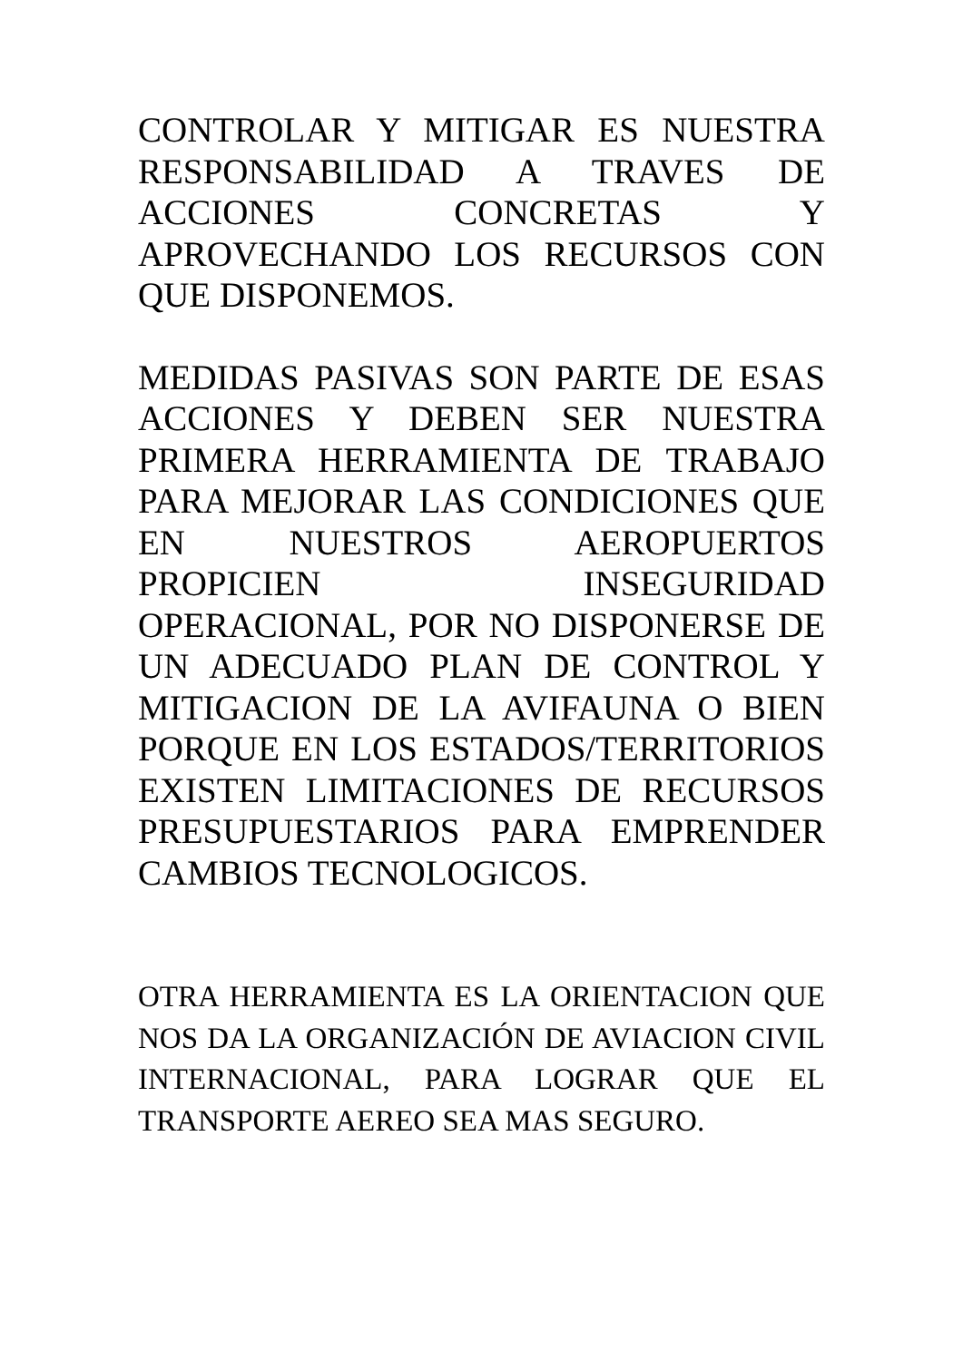CONTROLAR Y MITIGAR ES NUESTRA RESPONSABILIDAD A TRAVES DE ACCIONES CONCRETAS Y APROVECHANDO LOS RECURSOS CON QUE DISPONEMOS.
MEDIDAS PASIVAS SON PARTE DE ESAS ACCIONES Y DEBEN SER NUESTRA PRIMERA HERRAMIENTA DE TRABAJO PARA MEJORAR LAS CONDICIONES QUE EN NUESTROS AEROPUERTOS PROPICIEN INSEGURIDAD OPERACIONAL, POR NO DISPONERSE DE UN ADECUADO PLAN DE CONTROL Y MITIGACION DE LA AVIFAUNA O BIEN PORQUE EN LOS ESTADOS/TERRITORIOS EXISTEN LIMITACIONES DE RECURSOS PRESUPUESTARIOS PARA EMPRENDER CAMBIOS TECNOLOGICOS.
OTRA HERRAMIENTA ES LA ORIENTACION QUE NOS DA LA ORGANIZACIÓN DE AVIACION CIVIL INTERNACIONAL, PARA LOGRAR QUE EL TRANSPORTE AEREO SEA MAS SEGURO.